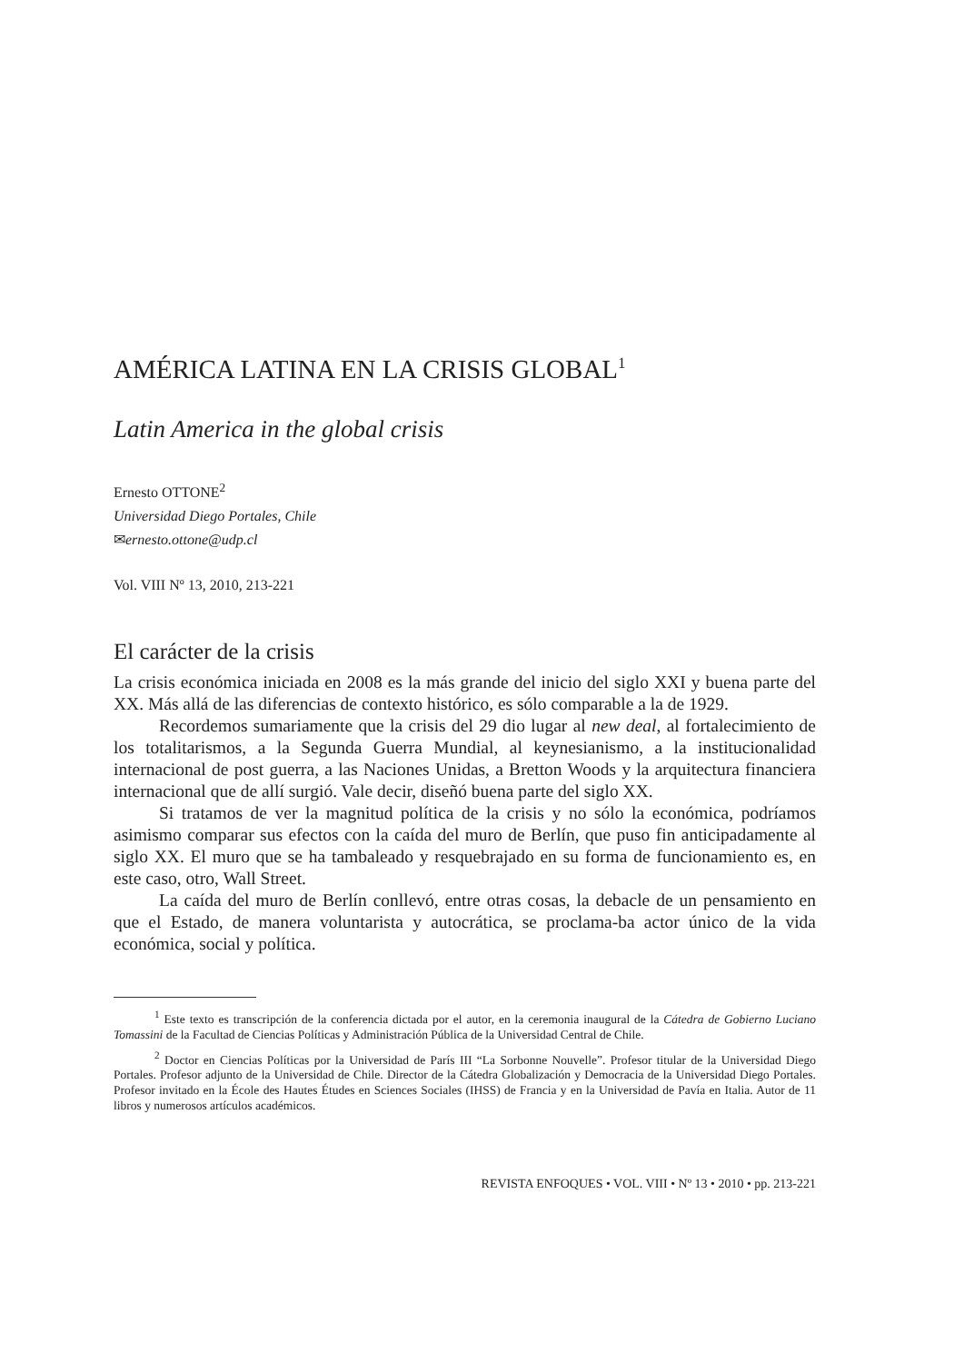AMÉRICA LATINA EN LA CRISIS GLOBAL<sup>1</sup>
Latin America in the global crisis
Ernesto OTTONE<sup>2</sup>
Universidad Diego Portales, Chile
✉ernesto.ottone@udp.cl
Vol. VIII Nº 13, 2010, 213-221
El carácter de la crisis
La crisis económica iniciada en 2008 es la más grande del inicio del siglo XXI y buena parte del XX. Más allá de las diferencias de contexto histórico, es sólo comparable a la de 1929.
Recordemos sumariamente que la crisis del 29 dio lugar al new deal, al fortalecimiento de los totalitarismos, a la Segunda Guerra Mundial, al keynesianismo, a la institucionalidad internacional de post guerra, a las Naciones Unidas, a Bretton Woods y la arquitectura financiera internacional que de allí surgió. Vale decir, diseñó buena parte del siglo XX.
Si tratamos de ver la magnitud política de la crisis y no sólo la económica, podríamos asimismo comparar sus efectos con la caída del muro de Berlín, que puso fin anticipadamente al siglo XX. El muro que se ha tambaleado y resquebrajado en su forma de funcionamiento es, en este caso, otro, Wall Street.
La caída del muro de Berlín conllevó, entre otras cosas, la debacle de un pensamiento en que el Estado, de manera voluntarista y autocrática, se proclama-ba actor único de la vida económica, social y política.
<sup>1</sup> Este texto es transcripción de la conferencia dictada por el autor, en la ceremonia inaugural de la Cátedra de Gobierno Luciano Tomassini de la Facultad de Ciencias Políticas y Administración Pública de la Universidad Central de Chile.
<sup>2</sup> Doctor en Ciencias Políticas por la Universidad de París III “La Sorbonne Nouvelle”. Profesor titular de la Universidad Diego Portales. Profesor adjunto de la Universidad de Chile. Director de la Cátedra Globalización y Democracia de la Universidad Diego Portales. Profesor invitado en la École des Hautes Études en Sciences Sociales (IHSS) de Francia y en la Universidad de Pavía en Italia. Autor de 11 libros y numerosos artículos académicos.
REVISTA ENFOQUES • VOL. VIII • Nº 13 • 2010 • pp. 213-221